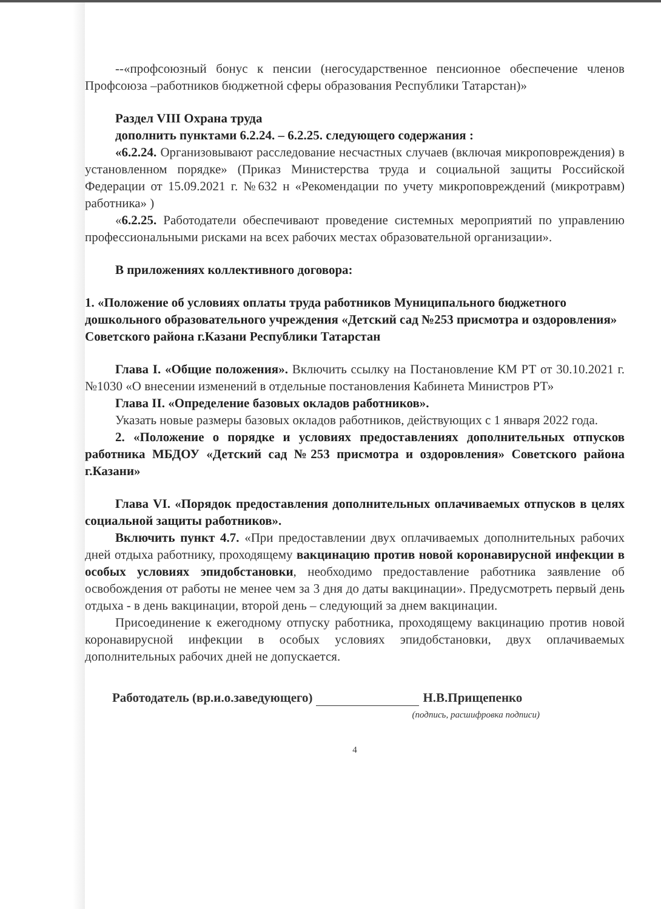--«профсоюзный бонус к пенсии (негосударственное пенсионное обеспечение членов Профсоюза –работников бюджетной сферы образования Республики Татарстан)»
Раздел VIII Охрана труда
дополнить пунктами 6.2.24. – 6.2.25. следующего содержания :
«6.2.24. Организовывают расследование несчастных случаев (включая микроповреждения) в установленном порядке» (Приказ Министерства труда и социальной защиты Российской Федерации от 15.09.2021 г. №632 н «Рекомендации по учету микроповреждений (микротравм) работника» )
«6.2.25. Работодатели обеспечивают проведение системных мероприятий по управлению профессиональными рисками на всех рабочих местах образовательной организации».
В приложениях коллективного договора:
1. «Положение об условиях оплаты труда работников Муниципального бюджетного дошкольного образовательного учреждения «Детский сад №253 присмотра и оздоровления» Советского района г.Казани Республики Татарстан
Глава I. «Общие положения». Включить ссылку на Постановление КМ РТ от 30.10.2021 г. №1030 «О внесении изменений в отдельные постановления Кабинета Министров РТ»
Глава II. «Определение базовых окладов работников».
Указать новые размеры базовых окладов работников, действующих с 1 января 2022 года.
2. «Положение о порядке и условиях предоставлениях дополнительных отпусков работника МБДОУ «Детский сад №253 присмотра и оздоровления» Советского района г.Казани»
Глава VI. «Порядок предоставления дополнительных оплачиваемых отпусков в целях социальной защиты работников».
Включить пункт 4.7. «При предоставлении двух оплачиваемых дополнительных рабочих дней отдыха работнику, проходящему вакцинацию против новой коронавирусной инфекции в особых условиях эпидобстановки, необходимо предоставление работника заявление об освобождения от работы не менее чем за 3 дня до даты вакцинации». Предусмотреть первый день отдыха - в день вакцинации, второй день – следующий за днем вакцинации.
Присоединение к ежегодному отпуску работника, проходящему вакцинацию против новой коронавирусной инфекции в особых условиях эпидобстановки, двух оплачиваемых дополнительных рабочих дней не допускается.
Работодатель (вр.и.о.заведующего) Н.В.Прищепенко
(подпись, расшифровка подписи)
4